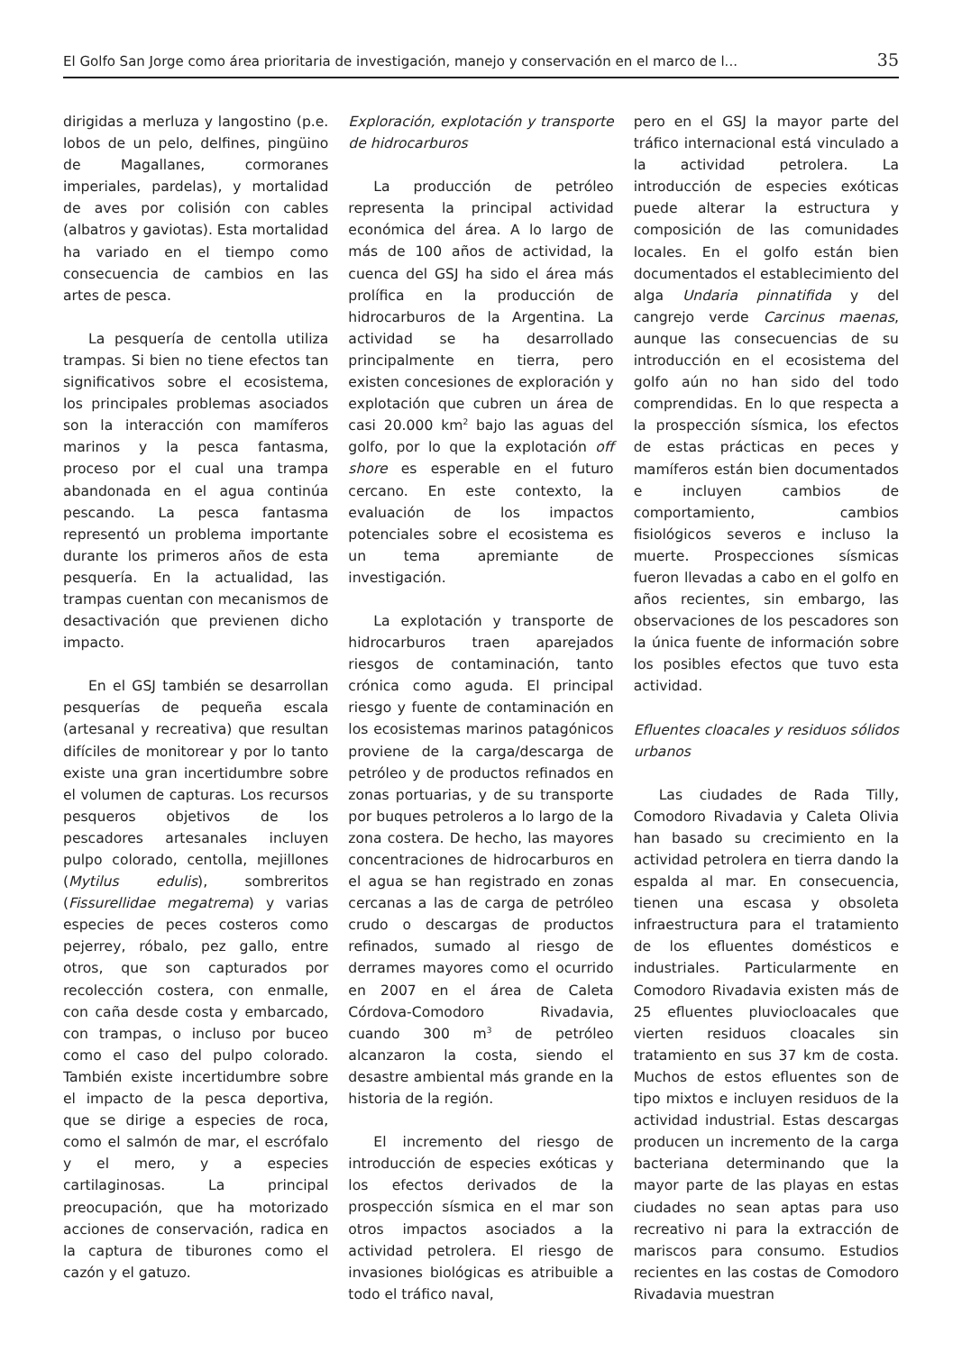El Golfo San Jorge como área prioritaria de investigación, manejo y conservación en el marco de l... 35
dirigidas a merluza y langostino (p.e. lobos de un pelo, delfines, pingüino de Magallanes, cormoranes imperiales, pardelas), y mortalidad de aves por colisión con cables (albatros y gaviotas). Esta mortalidad ha variado en el tiempo como consecuencia de cambios en las artes de pesca.
La pesquería de centolla utiliza trampas. Si bien no tiene efectos tan significativos sobre el ecosistema, los principales problemas asociados son la interacción con mamíferos marinos y la pesca fantasma, proceso por el cual una trampa abandonada en el agua continúa pescando. La pesca fantasma representó un problema importante durante los primeros años de esta pesquería. En la actualidad, las trampas cuentan con mecanismos de desactivación que previenen dicho impacto.
En el GSJ también se desarrollan pesquerías de pequeña escala (artesanal y recreativa) que resultan difíciles de monitorear y por lo tanto existe una gran incertidumbre sobre el volumen de capturas. Los recursos pesqueros objetivos de los pescadores artesanales incluyen pulpo colorado, centolla, mejillones (Mytilus edulis), sombreritos (Fissurellidae megatrema) y varias especies de peces costeros como pejerrey, róbalo, pez gallo, entre otros, que son capturados por recolección costera, con enmalle, con caña desde costa y embarcado, con trampas, o incluso por buceo como el caso del pulpo colorado. También existe incertidumbre sobre el impacto de la pesca deportiva, que se dirige a especies de roca, como el salmón de mar, el escrófalo y el mero, y a especies cartilaginosas. La principal preocupación, que ha motorizado acciones de conservación, radica en la captura de tiburones como el cazón y el gatuzo.
Exploración, explotación y transporte de hidrocarburos
La producción de petróleo representa la principal actividad económica del área. A lo largo de más de 100 años de actividad, la cuenca del GSJ ha sido el área más prolífica en la producción de hidrocarburos de la Argentina. La actividad se ha desarrollado principalmente en tierra, pero existen concesiones de exploración y explotación que cubren un área de casi 20.000 km<sup>2</sup> bajo las aguas del golfo, por lo que la explotación off shore es esperable en el futuro cercano. En este contexto, la evaluación de los impactos potenciales sobre el ecosistema es un tema apremiante de investigación.
La explotación y transporte de hidrocarburos traen aparejados riesgos de contaminación, tanto crónica como aguda. El principal riesgo y fuente de contaminación en los ecosistemas marinos patagónicos proviene de la carga/descarga de petróleo y de productos refinados en zonas portuarias, y de su transporte por buques petroleros a lo largo de la zona costera. De hecho, las mayores concentraciones de hidrocarburos en el agua se han registrado en zonas cercanas a las de carga de petróleo crudo o descargas de productos refinados, sumado al riesgo de derrames mayores como el ocurrido en 2007 en el área de Caleta Córdova-Comodoro Rivadavia, cuando 300 m<sup>3</sup> de petróleo alcanzaron la costa, siendo el desastre ambiental más grande en la historia de la región.
El incremento del riesgo de introducción de especies exóticas y los efectos derivados de la prospección sísmica en el mar son otros impactos asociados a la actividad petrolera. El riesgo de invasiones biológicas es atribuible a todo el tráfico naval,
pero en el GSJ la mayor parte del tráfico internacional está vinculado a la actividad petrolera. La introducción de especies exóticas puede alterar la estructura y composición de las comunidades locales. En el golfo están bien documentados el establecimiento del alga Undaria pinnatifida y del cangrejo verde Carcinus maenas, aunque las consecuencias de su introducción en el ecosistema del golfo aún no han sido del todo comprendidas. En lo que respecta a la prospección sísmica, los efectos de estas prácticas en peces y mamíferos están bien documentados e incluyen cambios de comportamiento, cambios fisiológicos severos e incluso la muerte. Prospecciones sísmicas fueron llevadas a cabo en el golfo en años recientes, sin embargo, las observaciones de los pescadores son la única fuente de información sobre los posibles efectos que tuvo esta actividad.
Efluentes cloacales y residuos sólidos urbanos
Las ciudades de Rada Tilly, Comodoro Rivadavia y Caleta Olivia han basado su crecimiento en la actividad petrolera en tierra dando la espalda al mar. En consecuencia, tienen una escasa y obsoleta infraestructura para el tratamiento de los efluentes domésticos e industriales. Particularmente en Comodoro Rivadavia existen más de 25 efluentes pluviocloacales que vierten residuos cloacales sin tratamiento en sus 37 km de costa. Muchos de estos efluentes son de tipo mixtos e incluyen residuos de la actividad industrial. Estas descargas producen un incremento de la carga bacteriana determinando que la mayor parte de las playas en estas ciudades no sean aptas para uso recreativo ni para la extracción de mariscos para consumo. Estudios recientes en las costas de Comodoro Rivadavia muestran